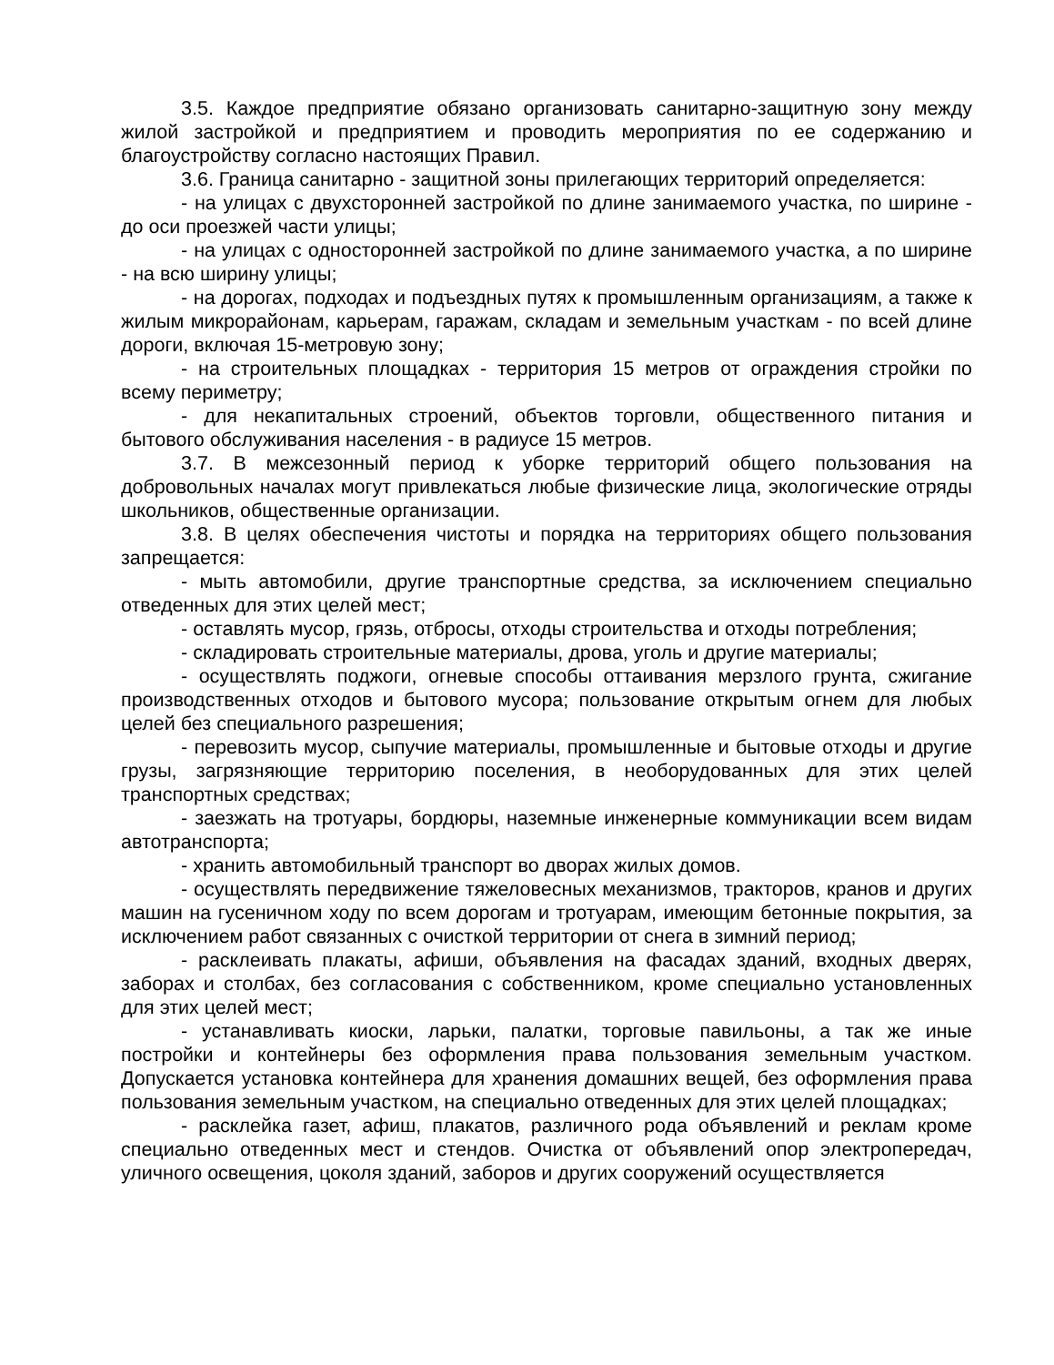3.5. Каждое предприятие обязано организовать санитарно-защитную зону между жилой застройкой и предприятием и проводить мероприятия по ее содержанию и благоустройству согласно настоящих Правил.
3.6. Граница санитарно - защитной зоны прилегающих территорий определяется:
- на улицах с двухсторонней застройкой по длине занимаемого участка, по ширине - до оси проезжей части улицы;
- на улицах с односторонней застройкой по длине занимаемого участка, а по ширине - на всю ширину улицы;
- на дорогах, подходах и подъездных путях к промышленным организациям, а также к жилым микрорайонам, карьерам, гаражам, складам и земельным участкам - по всей длине дороги, включая 15-метровую зону;
- на строительных площадках - территория 15 метров от ограждения стройки по всему периметру;
- для некапитальных строений, объектов торговли, общественного питания и бытового обслуживания населения - в радиусе 15 метров.
3.7. В межсезонный период к уборке территорий общего пользования на добровольных началах могут привлекаться любые физические лица, экологические отряды школьников, общественные организации.
3.8. В целях обеспечения чистоты и порядка на территориях общего пользования запрещается:
- мыть автомобили, другие транспортные средства, за исключением специально отведенных для этих целей мест;
- оставлять мусор, грязь, отбросы, отходы строительства и отходы потребления;
- складировать строительные материалы, дрова, уголь и другие материалы;
- осуществлять поджоги, огневые способы оттаивания мерзлого грунта, сжигание производственных отходов и бытового мусора; пользование открытым огнем для любых целей без специального разрешения;
- перевозить мусор, сыпучие материалы, промышленные и бытовые отходы и другие грузы, загрязняющие территорию поселения, в необорудованных для этих целей транспортных средствах;
- заезжать на тротуары, бордюры, наземные инженерные коммуникации всем видам автотранспорта;
- хранить автомобильный транспорт во дворах жилых домов.
- осуществлять передвижение тяжеловесных механизмов, тракторов, кранов и других машин на гусеничном ходу по всем дорогам и тротуарам, имеющим бетонные покрытия, за исключением работ связанных с очисткой территории от снега в зимний период;
- расклеивать плакаты, афиши, объявления на фасадах зданий, входных дверях, заборах и столбах, без согласования с собственником, кроме специально установленных для этих целей мест;
- устанавливать киоски, ларьки, палатки, торговые павильоны, а так же иные постройки и контейнеры без оформления права пользования земельным участком. Допускается установка контейнера для хранения домашних вещей, без оформления права пользования земельным участком, на специально отведенных для этих целей площадках;
- расклейка газет, афиш, плакатов, различного рода объявлений и реклам кроме специально отведенных мест и стендов. Очистка от объявлений опор электропередач, уличного освещения, цоколя зданий, заборов и других сооружений осуществляется